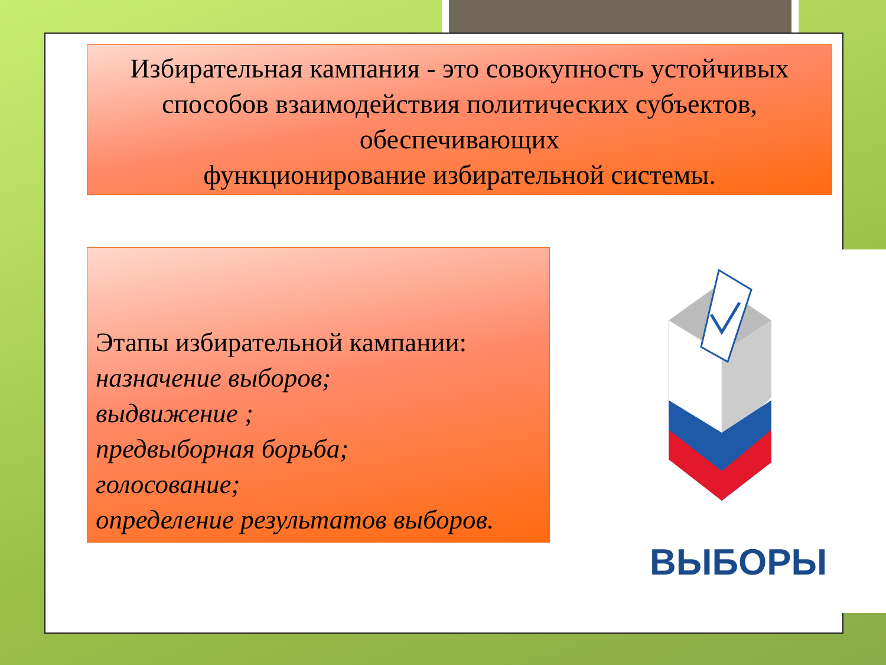Избирательная кампания - это совокупность устойчивых способов взаимодействия политических субъектов, обеспечивающих
функционирование избирательной системы.
Этапы избирательной кампании:
назначение выборов;
выдвижение ;
предвыборная борьба;
голосование;
определение результатов выборов.
ВЫБОРЫ